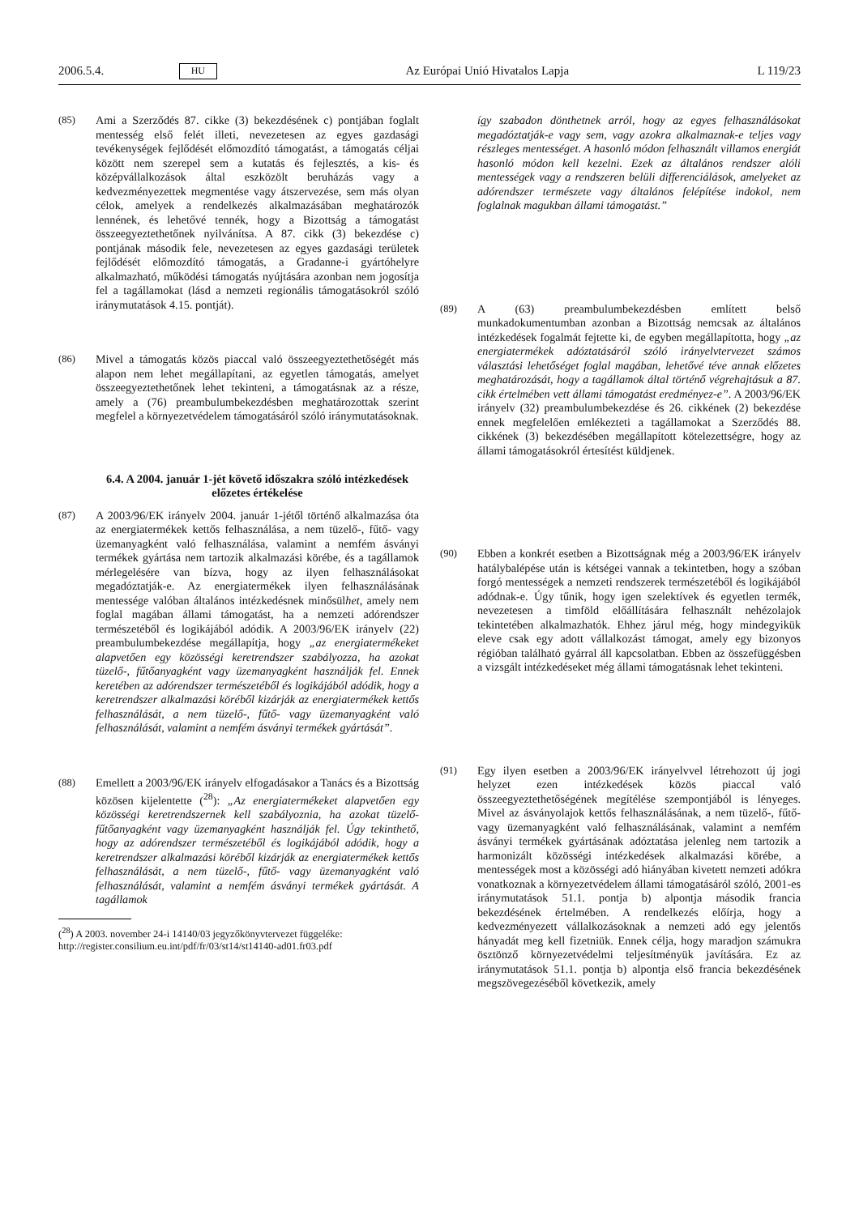2006.5.4. HU Az Európai Unió Hivatalos Lapja L 119/23
(85) Ami a Szerződés 87. cikke (3) bekezdésének c) pontjában foglalt mentesség első felét illeti, nevezetesen az egyes gazdasági tevékenységek fejlődését előmozdító támogatást, a támogatás céljai között nem szerepel sem a kutatás és fejlesztés, a kis- és középvállalkozások által eszközölt beruházás vagy a kedvezményezettek megmentése vagy átszervezése, sem más olyan célok, amelyek a rendelkezés alkalmazásában meghatározók lennének, és lehetővé tennék, hogy a Bizottság a támogatást összeegyeztethetőnek nyilvánítsa. A 87. cikk (3) bekezdése c) pontjának második fele, nevezetesen az egyes gazdasági területek fejlődését előmozdító támogatás, a Gradanne-i gyártóhelyre alkalmazható, működési támogatás nyújtására azonban nem jogosítja fel a tagállamokat (lásd a nemzeti regionális támogatásokról szóló iránymutatások 4.15. pontját).
(86) Mivel a támogatás közös piaccal való összeegyeztethetőségét más alapon nem lehet megállapítani, az egyetlen támogatás, amelyet összeegyeztethetőnek lehet tekinteni, a támogatásnak az a része, amely a (76) preambulumbekezdésben meghatározottak szerint megfelel a környezetvédelem támogatásáról szóló iránymutatásoknak.
6.4. A 2004. január 1-jét követő időszakra szóló intézkedések előzetes értékelése
(87) A 2003/96/EK irányelv 2004. január 1-jétől történő alkalmazása óta az energiatermékek kettős felhasználása, a nem tüzelő-, fűtő- vagy üzemanyagként való felhasználása, valamint a nemfém ásványi termékek gyártása nem tartozik alkalmazási körébe, és a tagállamok mérlegelésére van bízva, hogy az ilyen felhasználásokat megadóztatják-e. Az energiatermékek ilyen felhasználásának mentessége valóban általános intézkedésnek minősülhet, amely nem foglal magában állami támogatást, ha a nemzeti adórendszer természetéből és logikájából adódik. A 2003/96/EK irányelv (22) preambulumbekezdése megállapítja, hogy „az energiatermékeket alapvetően egy közösségi keretrendszer szabályozza, ha azokat tüzelő-, fűtőanyagként vagy üzemanyagként használják fel. Ennek keretében az adórendszer természetéből és logikájából adódik, hogy a keretrendszer alkalmazási köréből kizárják az energiatermékek kettős felhasználását, a nem tüzelő-, fűtő- vagy üzemanyagként való felhasználását, valamint a nemfém ásványi termékek gyártását”.
(88) Emellett a 2003/96/EK irányelv elfogadásakor a Tanács és a Bizottság közösen kijelentette (<sup>28</sup>): „Az energiatermékeket alapvetően egy közösségi keretrendszernek kell szabályoznia, ha azokat tüzelő- fűtőanyagként vagy üzemanyagként használják fel. Úgy tekinthető, hogy az adórendszer természetéből és logikájából adódik, hogy a keretrendszer alkalmazási köréből kizárják az energiatermékek kettős felhasználását, a nem tüzelő-, fűtő- vagy üzemanyagként való felhasználását, valamint a nemfém ásványi termékek gyártását. A tagállamok
(<sup>28</sup>) A 2003. november 24-i 14140/03 jegyzőkönyvtervezet függeléke: http://register.consilium.eu.int/pdf/fr/03/st14/st14140-ad01.fr03.pdf
így szabadon dönthetnek arról, hogy az egyes felhasználásokat megadóztatják-e vagy sem, vagy azokra alkalmaznak-e teljes vagy részleges mentességet. A hasonló módon felhasznált villamos energiát hasonló módon kell kezelni. Ezek az általános rendszer alóli mentességek vagy a rendszeren belüli differenciálások, amelyeket az adórendszer természete vagy általános felépítése indokol, nem foglalnak magukban állami támogatást.”
(89) A (63) preambulumbekezdésben említett belső munkadokumentumban azonban a Bizottság nemcsak az általános intézkedések fogalmát fejtette ki, de egyben megállapította, hogy „az energiatermékek adóztatásáról szóló irányelvtervezet számos választási lehetőséget foglal magában, lehetővé téve annak előzetes meghatározását, hogy a tagállamok által történő végrehajtásuk a 87. cikk értelmében vett állami támogatást eredményez-e”. A 2003/96/EK irányelv (32) preambulumbekezdése és 26. cikkének (2) bekezdése ennek megfelelően emlékezteti a tagállamokat a Szerződés 88. cikkének (3) bekezdésében megállapított kötelezettségre, hogy az állami támogatásokról értesítést küldjenek.
(90) Ebben a konkrét esetben a Bizottságnak még a 2003/96/EK irányelv hatálybalépése után is kétségei vannak a tekintetben, hogy a szóban forgó mentességek a nemzeti rendszerek természetéből és logikájából adódnak-e. Úgy tűnik, hogy igen szelektívek és egyetlen termék, nevezetesen a timföld előállítására felhasznált nehézolajok tekintetében alkalmazhatók. Ehhez járul még, hogy mindegyikük eleve csak egy adott vállalkozást támogat, amely egy bizonyos régióban található gyárral áll kapcsolatban. Ebben az összefüggésben a vizsgált intézkedéseket még állami támogatásnak lehet tekinteni.
(91) Egy ilyen esetben a 2003/96/EK irányelvvel létrehozott új jogi helyzet ezen intézkedések közös piaccal való összeegyeztethetőségének megítélése szempontjából is lényeges. Mivel az ásványolajok kettős felhasználásának, a nem tüzelő-, fűtő- vagy üzemanyagként való felhasználásának, valamint a nemfém ásványi termékek gyártásának adóztatása jelenleg nem tartozik a harmonizált közösségi intézkedések alkalmazási körébe, a mentességek most a közösségi adó hiányában kivetett nemzeti adókra vonatkoznak a környezetvédelem állami támogatásáról szóló, 2001-es iránymutatások 51.1. pontja b) alpontja második francia bekezdésének értelmében. A rendelkezés előírja, hogy a kedvezményezett vállalkozásoknak a nemzeti adó egy jelentős hányadát meg kell fizetniük. Ennek célja, hogy maradjon számukra ösztönző környezetvédelmi teljesítményük javítására. Ez az iránymutatások 51.1. pontja b) alpontja első francia bekezdésének megszövegezéséből következik, amely